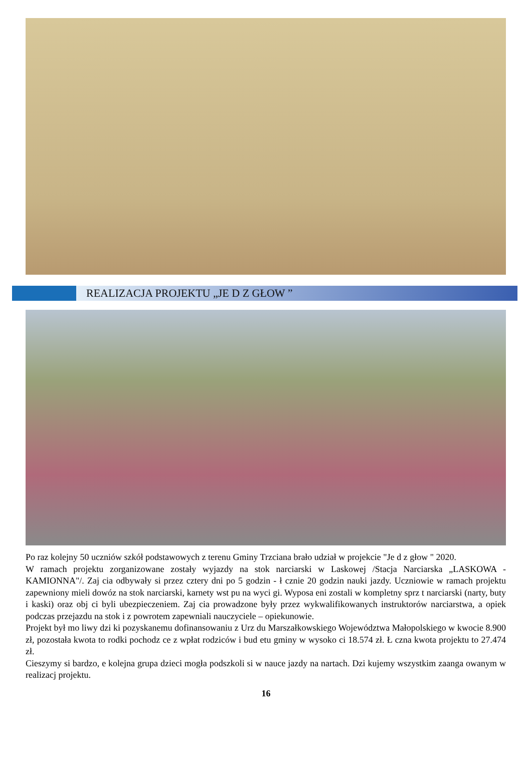REALIZACJA PROJEKTU „JE D Z GŁOW ”
Po raz kolejny 50 uczniów szkół podstawowych z terenu Gminy Trzciana brało udział w projekcie "Je d z głow " 2020.
W ramach projektu zorganizowane zostały wyjazdy na stok narciarski w Laskowej /Stacja Narciarska „LASKOWA - KAMIONNA"/. Zaj cia odbywały si przez cztery dni po 5 godzin - ł cznie 20 godzin nauki jazdy. Uczniowie w ramach projektu zapewniony mieli dowóz na stok narciarski, karnety wst pu na wyci gi. Wyposa eni zostali w kompletny sprz t narciarski (narty, buty i kaski) oraz obj ci byli ubezpieczeniem. Zaj cia prowadzone były przez wykwalifikowanych instruktorów narciarstwa, a opiek podczas przejazdu na stok i z powrotem zapewniali nauczyciele – opiekunowie.
Projekt był mo liwy dzi ki pozyskanemu dofinansowaniu z Urz du Marszałkowskiego Województwa Małopolskiego w kwocie 8.900 zł, pozostała kwota to rodki pochodz ce z wpłat rodziców i bud etu gminy w wysoko ci 18.574 zł. Ł czna kwota projektu to 27.474 zł.
Cieszymy si bardzo, e kolejna grupa dzieci mogła podszkoli si w nauce jazdy na nartach. Dzi kujemy wszystkim zaanga owanym w realizacj projektu.
16